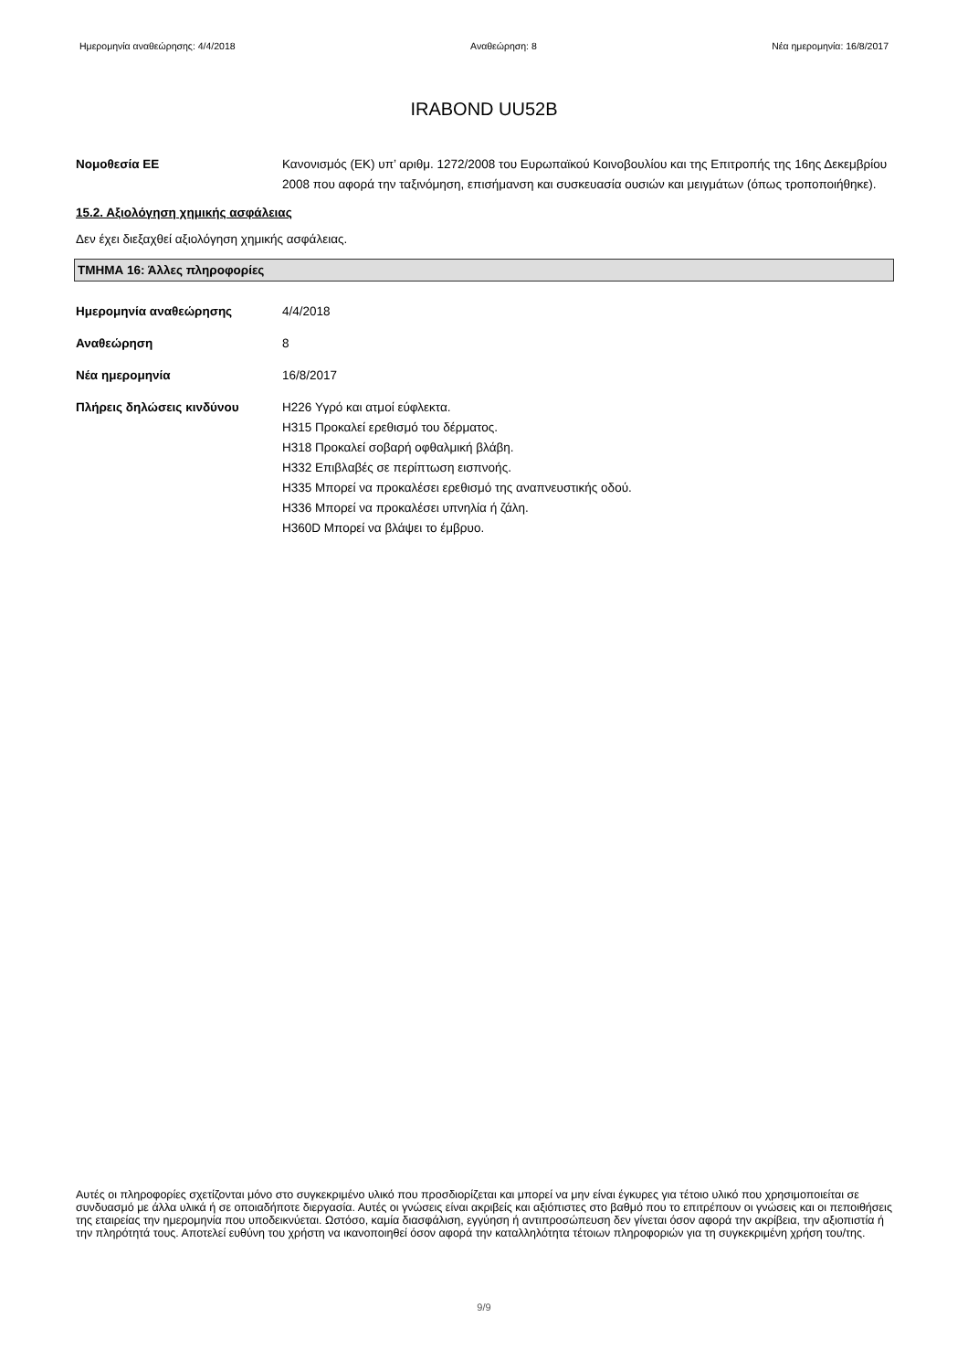Ημερομηνία αναθεώρησης: 4/4/2018 Αναθεώρηση: 8 Νέα ημερομηνία: 16/8/2017
IRABOND UU52B
Νομοθεσία ΕΕ Κανονισμός (ΕΚ) υπ’ αριθμ. 1272/2008 του Ευρωπαϊκού Κοινοβουλίου και της Επιτροπής της 16ης Δεκεμβρίου 2008 που αφορά την ταξινόμηση, επισήμανση και συσκευασία ουσιών και μειγμάτων (όπως τροποποιήθηκε).
15.2. Αξιολόγηση χημικής ασφάλειας
Δεν έχει διεξαχθεί αξιολόγηση χημικής ασφάλειας.
ΤΜΗΜΑ 16: Άλλες πληροφορίες
Ημερομηνία αναθεώρησης 4/4/2018
Αναθεώρηση 8
Νέα ημερομηνία 16/8/2017
Πλήρεις δηλώσεις κινδύνου H226 Υγρό και ατμοί εύφλεκτα.
H315 Προκαλεί ερεθισμό του δέρματος.
H318 Προκαλεί σοβαρή οφθαλμική βλάβη.
H332 Επιβλαβές σε περίπτωση εισπνοής.
H335 Μπορεί να προκαλέσει ερεθισμό της αναπνευστικής οδού.
H336 Μπορεί να προκαλέσει υπνηλία ή ζάλη.
H360D Μπορεί να βλάψει το έμβρυο.
Αυτές οι πληροφορίες σχετίζονται μόνο στο συγκεκριμένο υλικό που προσδιορίζεται και μπορεί να μην είναι έγκυρες για τέτοιο υλικό που χρησιμοποιείται σε συνδυασμό με άλλα υλικά ή σε οποιαδήποτε διεργασία. Αυτές οι γνώσεις είναι ακριβείς και αξιόπιστες στο βαθμό που το επιτρέπουν οι γνώσεις και οι πεποιθήσεις της εταιρείας την ημερομηνία που υποδεικνύεται. Ωστόσο, καμία διασφάλιση, εγγύηση ή αντιπροσώπευση δεν γίνεται όσον αφορά την ακρίβεια, την αξιοπιστία ή την πληρότητά τους. Αποτελεί ευθύνη του χρήστη να ικανοποιηθεί όσον αφορά την καταλληλότητα τέτοιων πληροφοριών για τη συγκεκριμένη χρήση του/της.
9/9